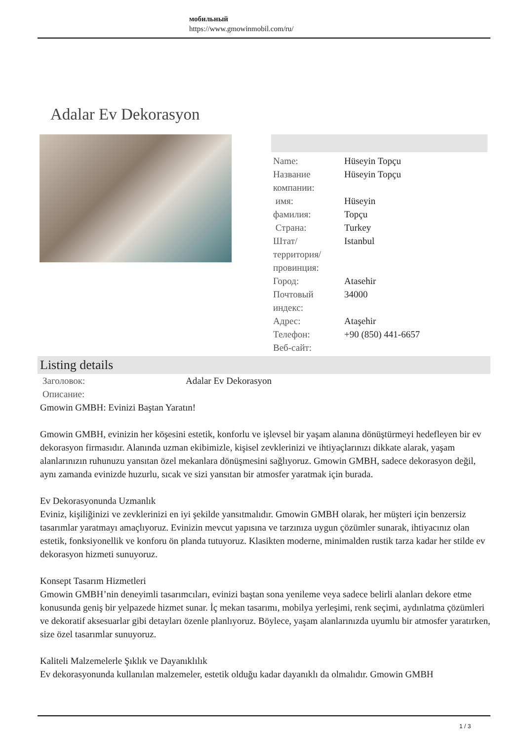мобильный
https://www.gmowinmobil.com/ru/
Adalar Ev Dekorasyon
| Name: | Hüseyin Topçu |
| Название компании: | Hüseyin Topçu |
| имя: | Hüseyin |
| фамилия: | Topçu |
| Страна: | Turkey |
| Штат/территория/провинция: | Istanbul |
| Город: | Atasehir |
| Почтовый индекс: | 34000 |
| Адрес: | Ataşehir |
| Телефон: | +90 (850) 441-6657 |
| Веб-сайт: | |
Listing details
| Заголовок: | Adalar Ev Dekorasyon |
| Описание: | |
Gmowin GMBH: Evinizi Baştan Yaratın!
Gmowin GMBH, evinizin her köşesini estetik, konforlu ve işlevsel bir yaşam alanına dönüştürmeyi hedefleyen bir ev dekorasyon firmasıdır. Alanında uzman ekibimizle, kişisel zevklerinizi ve ihtiyaçlarınızı dikkate alarak, yaşam alanlarınızın ruhunuzu yansıtan özel mekanlara dönüşmesini sağlıyoruz. Gmowin GMBH, sadece dekorasyon değil, aynı zamanda evinizde huzurlu, sıcak ve sizi yansıtan bir atmosfer yaratmak için burada.
Ev Dekorasyonunda Uzmanlık
Eviniz, kişiliğinizi ve zevklerinizi en iyi şekilde yansıtmalıdır. Gmowin GMBH olarak, her müşteri için benzersiz tasarımlar yaratmayı amaçlıyoruz. Evinizin mevcut yapısına ve tarzınıza uygun çözümler sunarak, ihtiyacınız olan estetik, fonksiyonellik ve konforu ön planda tutuyoruz. Klasikten moderne, minimalden rustik tarza kadar her stilde ev dekorasyon hizmeti sunuyoruz.
Konsept Tasarım Hizmetleri
Gmowin GMBH’nin deneyimli tasarımcıları, evinizi baştan sona yenileme veya sadece belirli alanları dekore etme konusunda geniş bir yelpazede hizmet sunar. İç mekan tasarımı, mobilya yerleşimi, renk seçimi, aydınlatma çözümleri ve dekoratif aksesuarlar gibi detayları özenle planlıyoruz. Böylece, yaşam alanlarınızda uyumlu bir atmosfer yaratırken, size özel tasarımlar sunuyoruz.
Kaliteli Malzemelerle Şıklık ve Dayanıklılık
Ev dekorasyonunda kullanılan malzemeler, estetik olduğu kadar dayanıklı da olmalıdır. Gmowin GMBH
1 / 3